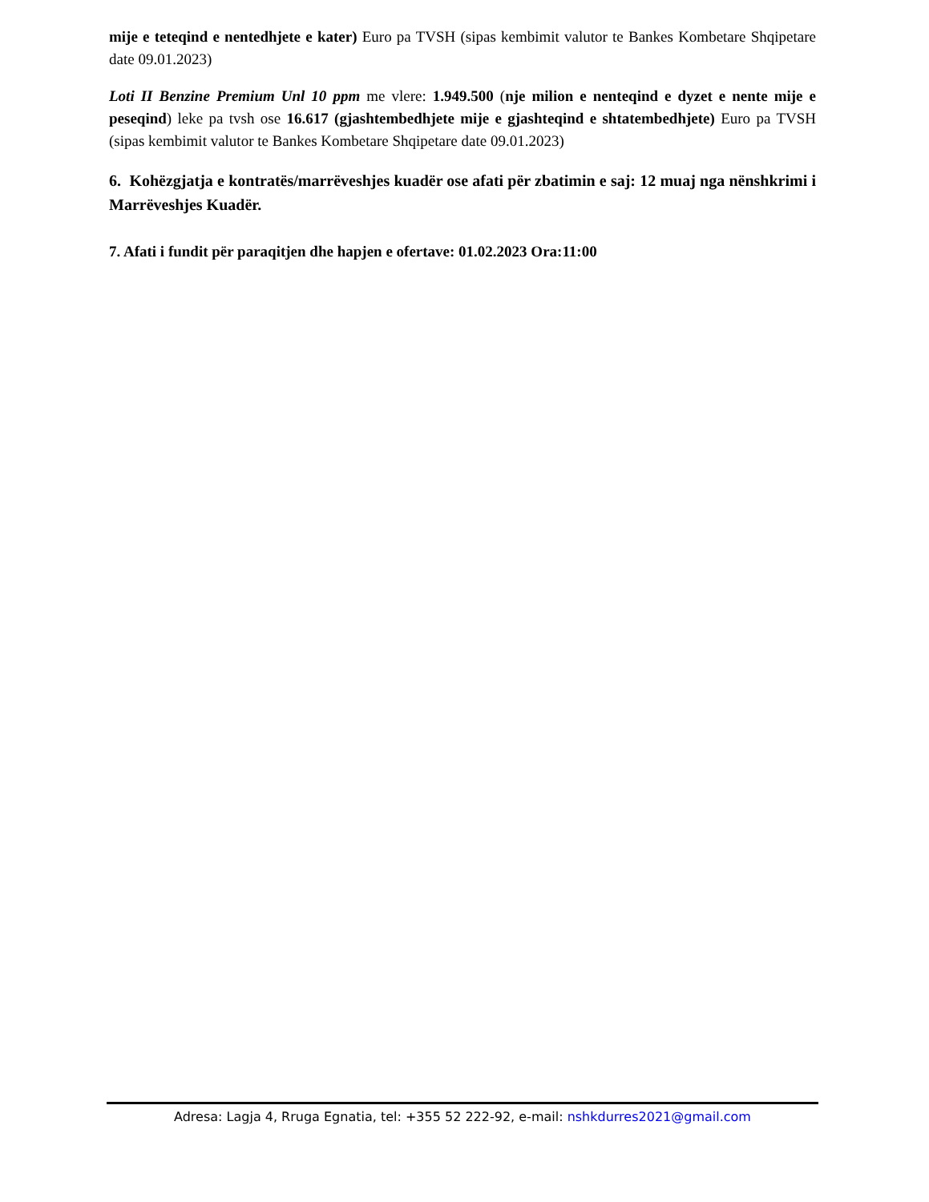mije e teteqind e nentedhjete e kater) Euro pa TVSH (sipas kembimit valutor te Bankes Kombetare Shqipetare date 09.01.2023)
Loti II Benzine Premium Unl 10 ppm me vlere: 1.949.500 (nje milion e nenteqind e dyzet e nente mije e peseqind) leke pa tvsh ose 16.617 (gjashtembedhjete mije e gjashteqind e shtatembedhjete) Euro pa TVSH (sipas kembimit valutor te Bankes Kombetare Shqipetare date 09.01.2023)
6. Kohëzgjatja e kontratës/marrëveshjes kuadër ose afati për zbatimin e saj: 12 muaj nga nënshkrimi i Marrëveshjes Kuadër.
7. Afati i fundit për paraqitjen dhe hapjen e ofertave: 01.02.2023 Ora:11:00
Adresa: Lagja 4, Rruga Egnatia, tel: +355 52 222-92, e-mail: nshkdurres2021@gmail.com